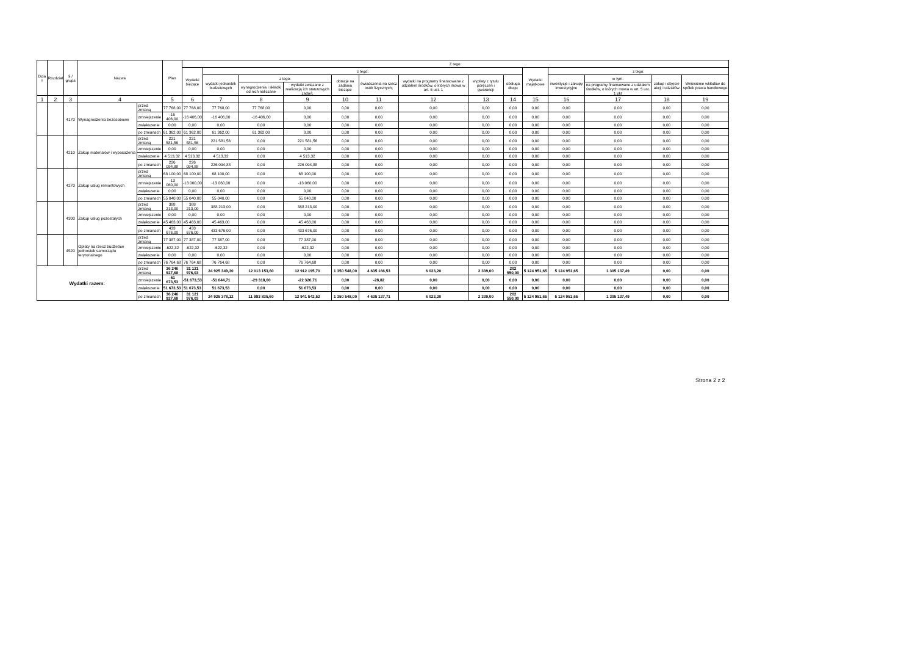| Dzia ł | Rozdział | § / grupa | Nazwa | | Plan | Z tego: | | | | | | | | | | | | | |
| --- | --- | --- | --- | --- | --- | --- | --- | --- | --- | --- | --- | --- | --- | --- | --- | --- | --- | --- | --- |
| | | | | | | Wydatki bieżące | z tego: | | | | | | | | Wydatki majątkowe | z tego: | | | |
| | | | | | | | wydatki jednostek budżetowych | z tego: | | dotacje na zadania bieżące | świadczenia na rzecz osób fizycznych; | wydatki na programy finansowane z udziałem środków, o których mowa w art. 5 ust. 1 | wypłaty z tytułu poręczeń i gwarancji | obsługa długu | | inwestycje i zakupy inwestycyjne | w tym: | zakup i objęcie akcji i udziałów | Wniesienie wkładów do spółek prawa handlowego |
| | | | | | | | | wynagrodzenia i składki od nich naliczane | wydatki związane z realizacją ich statutowych zadań; | | | | | | | | na programy finansowane z udziałem środków, o których mowa w art. 5 ust. 1 pkt | | |
| 1 | 2 | 3 | 4 | | 5 | 6 | 7 | 8 | 9 | 10 | 11 | 12 | 13 | 14 | 15 | 16 | 17 | 18 | 19 |
| | | 4170 | Wynagrodzenia bezosobowe | przed zmianą | 77 768,00 | 77 768,00 | 77 768,00 | 77 768,00 | 0,00 | 0,00 | 0,00 | 0,00 | 0,00 | 0,00 | 0,00 | 0,00 | 0,00 | 0,00 | 0,00 |
| | | | | zmniejszenie | -16 406,00 | -16 406,00 | -16 406,00 | -16 406,00 | 0,00 | 0,00 | 0,00 | 0,00 | 0,00 | 0,00 | 0,00 | 0,00 | 0,00 | 0,00 | 0,00 |
| | | | | zwiększenie | 0,00 | 0,00 | 0,00 | 0,00 | 0,00 | 0,00 | 0,00 | 0,00 | 0,00 | 0,00 | 0,00 | 0,00 | 0,00 | 0,00 | 0,00 |
| | | | | po zmianach | 61 362,00 | 61 362,00 | 61 362,00 | 61 362,00 | 0,00 | 0,00 | 0,00 | 0,00 | 0,00 | 0,00 | 0,00 | 0,00 | 0,00 | 0,00 | 0,00 |
| | | 4210 | Zakup materiałów i wyposażenia | przed zmianą | 221 581,56 | 221 581,56 | 221 581,56 | 0,00 | 221 581,56 | 0,00 | 0,00 | 0,00 | 0,00 | 0,00 | 0,00 | 0,00 | 0,00 | 0,00 | 0,00 |
| | | | | zmniejszenie | 0,00 | 0,00 | 0,00 | 0,00 | 0,00 | 0,00 | 0,00 | 0,00 | 0,00 | 0,00 | 0,00 | 0,00 | 0,00 | 0,00 | 0,00 |
| | | | | zwiększenie | 4 513,32 | 4 513,32 | 4 513,32 | 0,00 | 4 513,32 | 0,00 | 0,00 | 0,00 | 0,00 | 0,00 | 0,00 | 0,00 | 0,00 | 0,00 | 0,00 |
| | | | | po zmianach | 226 094,88 | 226 094,88 | 226 094,88 | 0,00 | 226 094,88 | 0,00 | 0,00 | 0,00 | 0,00 | 0,00 | 0,00 | 0,00 | 0,00 | 0,00 | 0,00 |
| | | 4270 | Zakup usług remontowych | przed zmianą | 68 100,00 | 68 100,00 | 68 100,00 | 0,00 | 68 100,00 | 0,00 | 0,00 | 0,00 | 0,00 | 0,00 | 0,00 | 0,00 | 0,00 | 0,00 | 0,00 |
| | | | | zmniejszenie | -13 060,00 | -13 060,00 | -13 060,00 | 0,00 | -13 060,00 | 0,00 | 0,00 | 0,00 | 0,00 | 0,00 | 0,00 | 0,00 | 0,00 | 0,00 | 0,00 |
| | | | | zwiększenie | 0,00 | 0,00 | 0,00 | 0,00 | 0,00 | 0,00 | 0,00 | 0,00 | 0,00 | 0,00 | 0,00 | 0,00 | 0,00 | 0,00 | 0,00 |
| | | | | po zmianach | 55 040,00 | 55 040,00 | 55 040,00 | 0,00 | 55 040,00 | 0,00 | 0,00 | 0,00 | 0,00 | 0,00 | 0,00 | 0,00 | 0,00 | 0,00 | 0,00 |
| | | 4300 | Zakup usług pozostałych | przed zmianą | 388 213,00 | 388 213,00 | 388 213,00 | 0,00 | 388 213,00 | 0,00 | 0,00 | 0,00 | 0,00 | 0,00 | 0,00 | 0,00 | 0,00 | 0,00 | 0,00 |
| | | | | zmniejszenie | 0,00 | 0,00 | 0,00 | 0,00 | 0,00 | 0,00 | 0,00 | 0,00 | 0,00 | 0,00 | 0,00 | 0,00 | 0,00 | 0,00 | 0,00 |
| | | | | zwiększenie | 45 463,00 | 45 463,00 | 45 463,00 | 0,00 | 45 463,00 | 0,00 | 0,00 | 0,00 | 0,00 | 0,00 | 0,00 | 0,00 | 0,00 | 0,00 | 0,00 |
| | | | | po zmianach | 433 676,00 | 433 676,00 | 433 676,00 | 0,00 | 433 676,00 | 0,00 | 0,00 | 0,00 | 0,00 | 0,00 | 0,00 | 0,00 | 0,00 | 0,00 | 0,00 |
| | | 4520 | Opłaty na rzecz budżetów jednostek samorządu terytorialnego | przed zmianą | 77 387,00 | 77 387,00 | 77 387,00 | 0,00 | 77 387,00 | 0,00 | 0,00 | 0,00 | 0,00 | 0,00 | 0,00 | 0,00 | 0,00 | 0,00 | 0,00 |
| | | | | zmniejszenie | -622,32 | -622,32 | -622,32 | 0,00 | -622,32 | 0,00 | 0,00 | 0,00 | 0,00 | 0,00 | 0,00 | 0,00 | 0,00 | 0,00 | 0,00 |
| | | | | zwiększenie | 0,00 | 0,00 | 0,00 | 0,00 | 0,00 | 0,00 | 0,00 | 0,00 | 0,00 | 0,00 | 0,00 | 0,00 | 0,00 | 0,00 | 0,00 |
| | | | | po zmianach | 76 764,68 | 76 764,68 | 76 764,68 | 0,00 | 76 764,68 | 0,00 | 0,00 | 0,00 | 0,00 | 0,00 | 0,00 | 0,00 | 0,00 | 0,00 | 0,00 |
| Wydatki razem: | | | | przed zmianą | 36 246 927,68 | 31 121 976,03 | 24 925 349,30 | 12 013 153,60 | 12 912 195,70 | 1 350 548,00 | 4 635 166,53 | 6 023,20 | 2 339,00 | 202 550,00 | 5 124 951,65 | 5 124 951,65 | 1 305 137,49 | 0,00 | 0,00 |
| | | | | zmniejszenie | -51 673,53 | -51 673,53 | -51 644,71 | -29 318,00 | -22 326,71 | 0,00 | -28,82 | 0,00 | 0,00 | 0,00 | 0,00 | 0,00 | 0,00 | 0,00 | 0,00 |
| | | | | zwiększenie | 51 673,53 | 51 673,53 | 51 673,53 | 0,00 | 51 673,53 | 0,00 | 0,00 | 0,00 | 0,00 | 0,00 | 0,00 | 0,00 | 0,00 | 0,00 | 0,00 |
| | | | | po zmianach | 36 246 927,68 | 31 121 976,03 | 24 925 378,12 | 11 983 835,60 | 12 941 542,52 | 1 350 548,00 | 4 635 137,71 | 6 023,20 | 2 339,00 | 202 550,00 | 5 124 951,65 | 5 124 951,65 | 1 305 137,49 | 0,00 | 0,00 |
Strona 2 z 2